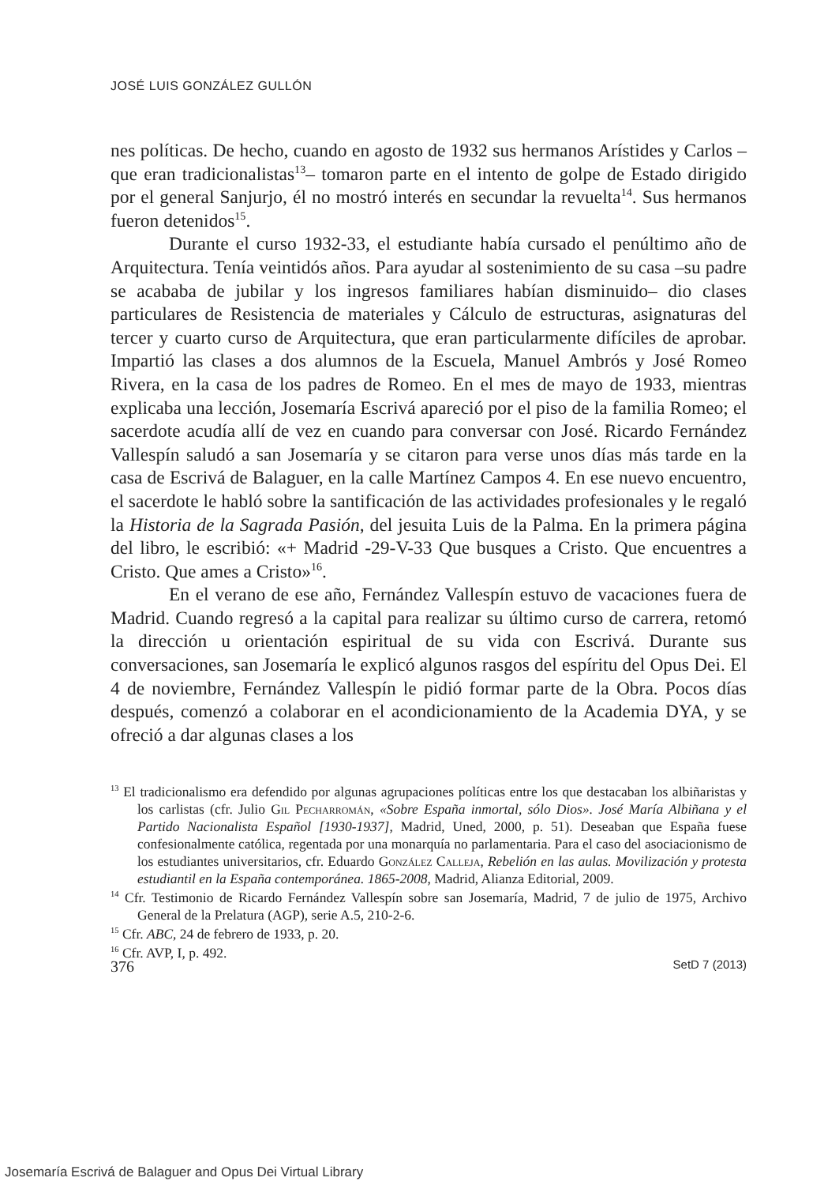JOSÉ LUIS GONZÁLEZ GULLÓN
nes políticas. De hecho, cuando en agosto de 1932 sus hermanos Arístides y Carlos –que eran tradicionalistas<sup>13</sup>– tomaron parte en el intento de golpe de Estado dirigido por el general Sanjurjo, él no mostró interés en secundar la revuelta<sup>14</sup>. Sus hermanos fueron detenidos<sup>15</sup>.
Durante el curso 1932-33, el estudiante había cursado el penúltimo año de Arquitectura. Tenía veintidós años. Para ayudar al sostenimiento de su casa –su padre se acababa de jubilar y los ingresos familiares habían disminuido– dio clases particulares de Resistencia de materiales y Cálculo de estructuras, asignaturas del tercer y cuarto curso de Arquitectura, que eran particularmente difíciles de aprobar. Impartió las clases a dos alumnos de la Escuela, Manuel Ambrós y José Romeo Rivera, en la casa de los padres de Romeo. En el mes de mayo de 1933, mientras explicaba una lección, Josemaría Escrivá apareció por el piso de la familia Romeo; el sacerdote acudía allí de vez en cuando para conversar con José. Ricardo Fernández Vallespín saludó a san Josemaría y se citaron para verse unos días más tarde en la casa de Escrivá de Balaguer, en la calle Martínez Campos 4. En ese nuevo encuentro, el sacerdote le habló sobre la santificación de las actividades profesionales y le regaló la Historia de la Sagrada Pasión, del jesuita Luis de la Palma. En la primera página del libro, le escribió: «+ Madrid -29-V-33 Que busques a Cristo. Que encuentres a Cristo. Que ames a Cristo»<sup>16</sup>.
En el verano de ese año, Fernández Vallespín estuvo de vacaciones fuera de Madrid. Cuando regresó a la capital para realizar su último curso de carrera, retomó la dirección u orientación espiritual de su vida con Escrivá. Durante sus conversaciones, san Josemaría le explicó algunos rasgos del espíritu del Opus Dei. El 4 de noviembre, Fernández Vallespín le pidió formar parte de la Obra. Pocos días después, comenzó a colaborar en el acondicionamiento de la Academia DYA, y se ofreció a dar algunas clases a los
<sup>13</sup> El tradicionalismo era defendido por algunas agrupaciones políticas entre los que destacaban los albiñaristas y los carlistas (cfr. Julio Gil Pecharromán, «Sobre España inmortal, sólo Dios». José María Albiñana y el Partido Nacionalista Español [1930-1937], Madrid, Uned, 2000, p. 51). Deseaban que España fuese confesionalmente católica, regentada por una monarquía no parlamentaria. Para el caso del asociacionismo de los estudiantes universitarios, cfr. Eduardo González Calleja, Rebelión en las aulas. Movilización y protesta estudiantil en la España contemporánea. 1865-2008, Madrid, Alianza Editorial, 2009.
<sup>14</sup> Cfr. Testimonio de Ricardo Fernández Vallespín sobre san Josemaría, Madrid, 7 de julio de 1975, Archivo General de la Prelatura (AGP), serie A.5, 210-2-6.
<sup>15</sup> Cfr. ABC, 24 de febrero de 1933, p. 20.
<sup>16</sup> Cfr. AVP, I, p. 492.
376 SetD 7 (2013)
Josemaría Escrivá de Balaguer and Opus Dei Virtual Library